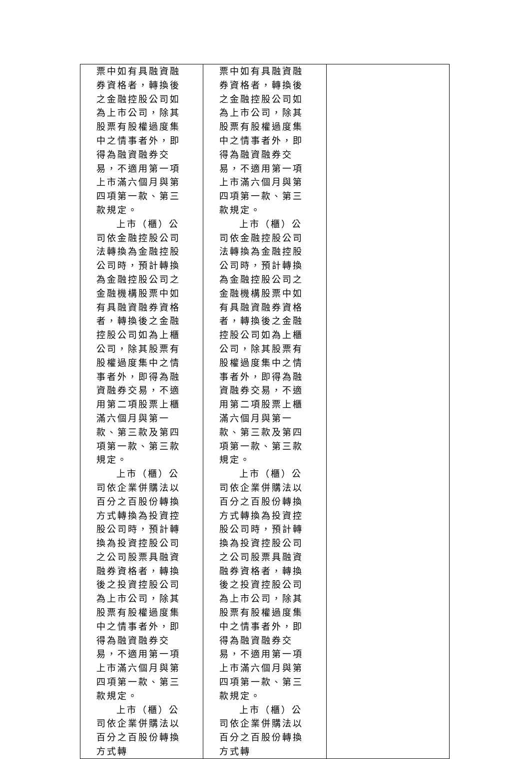| 票中如有具融資融券資格者，轉換後之金融控股公司如為上市公司，除其股票有股權過度集中之情事者外，即得為融資融券交易，不適用第一項上市滿六個月與第四項第一款、第三款規定。 上市（櫃）公司依金融控股公司法轉換為金融控股公司時，預計轉換為金融控股公司之金融機構股票中如有具融資融券資格者，轉換後之金融控股公司如為上櫃公司，除其股票有股權過度集中之情事者外，即得為融資融券交易，不適用第二項股票上櫃滿六個月與第一款、第三款及第四項第一款、第三款規定。 上市（櫃）公司依企業併購法以百分之百股份轉換方式轉換為投資控股公司時，預計轉換為投資控股公司之公司股票具融資融券資格者，轉換後之投資控股公司為上市公司，除其股票有股權過度集中之情事者外，即得為融資融券交易，不適用第一項上市滿六個月與第四項第一款、第三款規定。 上市（櫃）公司依企業併購法以百分之百股份轉換方式轉 | 票中如有具融資融券資格者，轉換後之金融控股公司如為上市公司，除其股票有股權過度集中之情事者外，即得為融資融券交易，不適用第一項上市滿六個月與第四項第一款、第三款規定。 上市（櫃）公司依金融控股公司法轉換為金融控股公司時，預計轉換為金融控股公司之金融機構股票中如有具融資融券資格者，轉換後之金融控股公司如為上櫃公司，除其股票有股權過度集中之情事者外，即得為融資融券交易，不適用第二項股票上櫃滿六個月與第一款、第三款及第四項第一款、第三款規定。 上市（櫃）公司依企業併購法以百分之百股份轉換方式轉換為投資控股公司時，預計轉換為投資控股公司之公司股票具融資融券資格者，轉換後之投資控股公司為上市公司，除其股票有股權過度集中之情事者外，即得為融資融券交易，不適用第一項上市滿六個月與第四項第一款、第三款規定。 上市（櫃）公司依企業併購法以百分之百股份轉換方式轉 | |